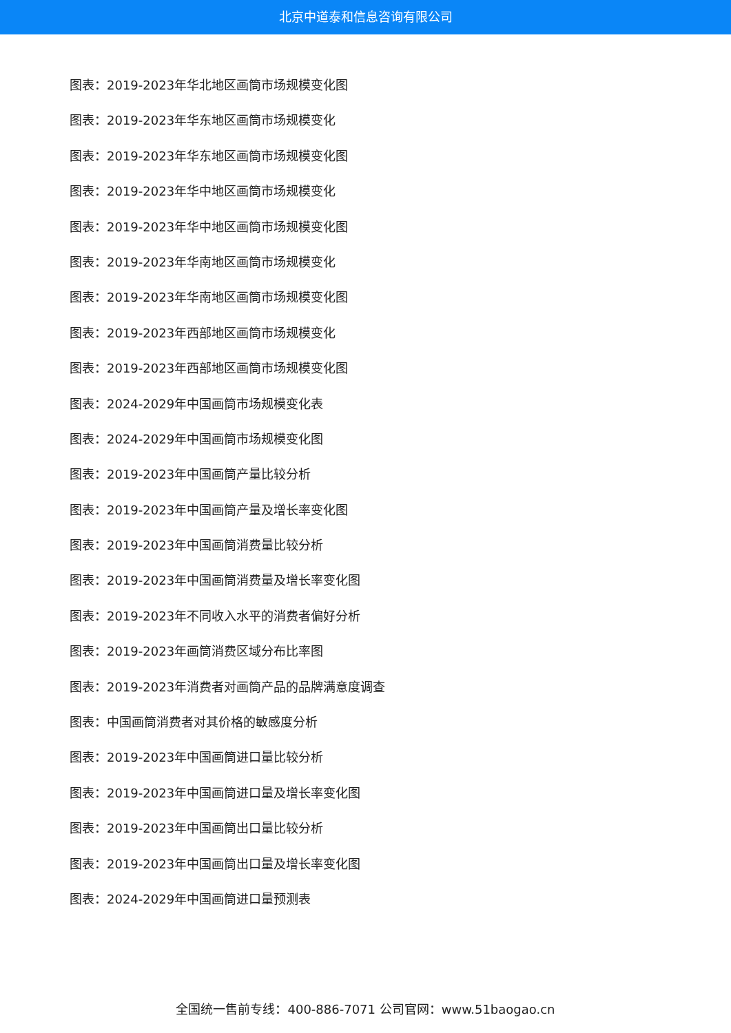北京中道泰和信息咨询有限公司
图表：2019-2023年华北地区画筒市场规模变化图
图表：2019-2023年华东地区画筒市场规模变化
图表：2019-2023年华东地区画筒市场规模变化图
图表：2019-2023年华中地区画筒市场规模变化
图表：2019-2023年华中地区画筒市场规模变化图
图表：2019-2023年华南地区画筒市场规模变化
图表：2019-2023年华南地区画筒市场规模变化图
图表：2019-2023年西部地区画筒市场规模变化
图表：2019-2023年西部地区画筒市场规模变化图
图表：2024-2029年中国画筒市场规模变化表
图表：2024-2029年中国画筒市场规模变化图
图表：2019-2023年中国画筒产量比较分析
图表：2019-2023年中国画筒产量及增长率变化图
图表：2019-2023年中国画筒消费量比较分析
图表：2019-2023年中国画筒消费量及增长率变化图
图表：2019-2023年不同收入水平的消费者偏好分析
图表：2019-2023年画筒消费区域分布比率图
图表：2019-2023年消费者对画筒产品的品牌满意度调查
图表：中国画筒消费者对其价格的敏感度分析
图表：2019-2023年中国画筒进口量比较分析
图表：2019-2023年中国画筒进口量及增长率变化图
图表：2019-2023年中国画筒出口量比较分析
图表：2019-2023年中国画筒出口量及增长率变化图
图表：2024-2029年中国画筒进口量预测表
全国统一售前专线：400-886-7071 公司官网：www.51baogao.cn